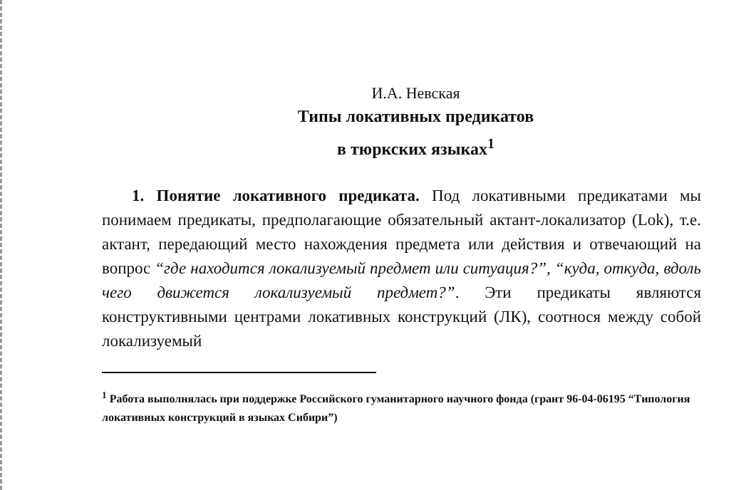И.А. Невская
Типы локативных предикатов
в тюркских языках<sup>1</sup>
1. Понятие локативного предиката. Под локативными предикатами мы понимаем предикаты, предполагающие обязательный актант-локализатор (Lok), т.е. актант, передающий место нахождения предмета или действия и отвечающий на вопрос “где находится локализуемый предмет или ситуация?”, “куда, откуда, вдоль чего движется локализуемый предмет?”. Эти предикаты являются конструктивными центрами локативных конструкций (ЛК), соотнося между собой локализуемый
<sup>1</sup> Работа выполнялась при поддержке Российского гуманитарного научного фонда (грант 96-04-06195 “Типология локативных конструкций в языках Сибири”)